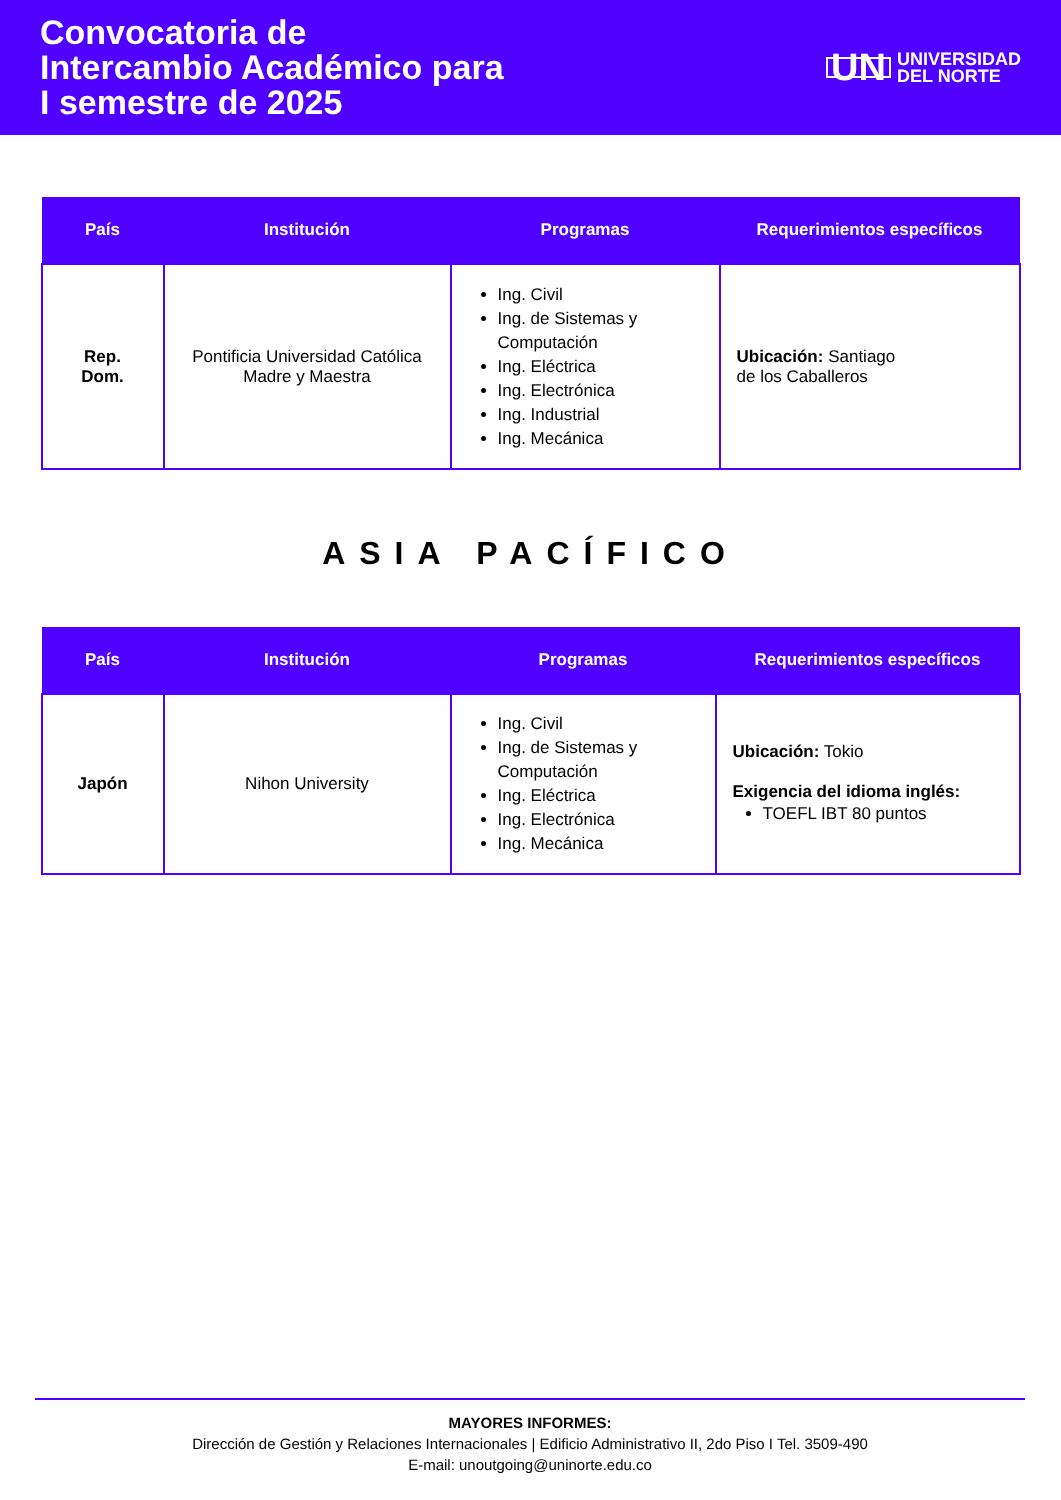Convocatoria de
Intercambio Académico para
I semestre de 2025
UN UNIVERSIDAD
DEL NORTE
| País | Institución | Programas | Requerimientos específicos |
| --- | --- | --- | --- |
| Rep. Dom. | Pontificia Universidad Católica Madre y Maestra | Ing. Civil Ing. de Sistemas y Computación Ing. Eléctrica Ing. Electrónica Ing. Industrial Ing. Mecánica | Ubicación: Santiago de los Caballeros |
ASIA PACÍFICO
| País | Institución | Programas | Requerimientos específicos |
| --- | --- | --- | --- |
| Japón | Nihon University | Ing. Civil Ing. de Sistemas y Computación Ing. Eléctrica Ing. Electrónica Ing. Mecánica | Ubicación: Tokio Exigencia del idioma inglés: TOEFL IBT 80 puntos |
MAYORES INFORMES:
Dirección de Gestión y Relaciones Internacionales | Edificio Administrativo II, 2do Piso I Tel. 3509-490
E-mail: unoutgoing@uninorte.edu.co